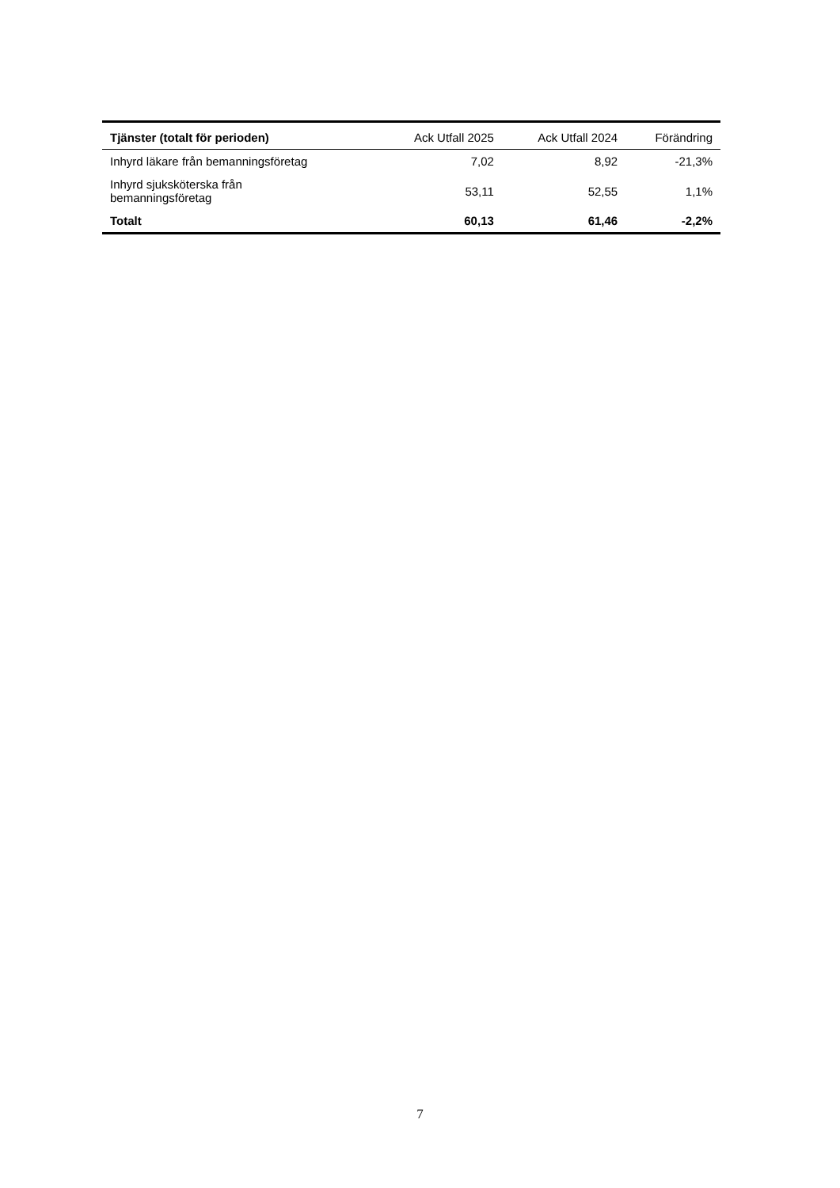| Tjänster (totalt för perioden) | Ack Utfall 2025 | Ack Utfall 2024 | Förändring |
| --- | --- | --- | --- |
| Inhyrd läkare från bemanningsföretag | 7,02 | 8,92 | -21,3% |
| Inhyrd sjuksköterska från bemanningsföretag | 53,11 | 52,55 | 1,1% |
| Totalt | 60,13 | 61,46 | -2,2% |
7